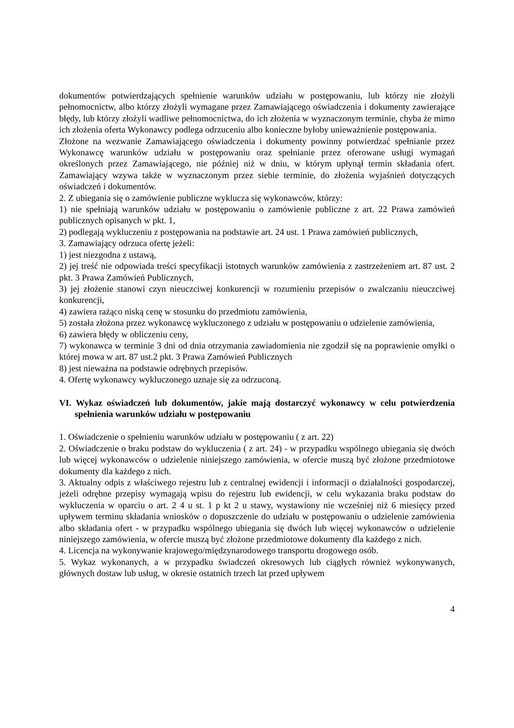dokumentów potwierdzających spełnienie warunków udziału w postępowaniu, lub którzy nie złożyli pełnomocnictw, albo którzy złożyli wymagane przez Zamawiającego oświadczenia i dokumenty zawierające błędy, lub którzy złożyli wadliwe pełnomocnictwa, do ich złożenia w wyznaczonym terminie, chyba że mimo ich złożenia oferta Wykonawcy podlega odrzuceniu albo konieczne byłoby unieważnienie postępowania.
Złożone na wezwanie Zamawiającego oświadczenia i dokumenty powinny potwierdzać spełnianie przez Wykonawcę warunków udziału w postępowaniu oraz spełnianie przez oferowane usługi wymagań określonych przez Zamawiającego, nie później niż w dniu, w którym upłynął termin składania ofert. Zamawiający wzywa także w wyznaczonym przez siebie terminie, do złożenia wyjaśnień dotyczących oświadczeń i dokumentów.
2. Z ubiegania się o zamówienie publiczne wyklucza się wykonawców, którzy:
1) nie spełniają warunków udziału w postępowaniu o zamówienie publiczne z art. 22 Prawa zamówień publicznych opisanych w pkt. 1,
2) podlegają wykluczeniu z postępowania na podstawie art. 24 ust. 1 Prawa zamówień publicznych,
3. Zamawiający odrzuca ofertę jeżeli:
1) jest niezgodna z ustawą,
2) jej treść nie odpowiada treści specyfikacji istotnych warunków zamówienia z zastrzeżeniem art. 87 ust. 2 pkt. 3 Prawa Zamówień Publicznych,
3) jej złożenie stanowi czyn nieuczciwej konkurencji w rozumieniu przepisów o zwalczaniu nieuczciwej konkurencji,
4) zawiera rażąco niską cenę w stosunku do przedmiotu zamówienia,
5) została złożona przez wykonawcę wykluczonego z udziału w postępowaniu o udzielenie zamówienia,
6) zawiera błędy w obliczeniu ceny,
7) wykonawca w terminie 3 dni od dnia otrzymania zawiadomienia nie zgodził się na poprawienie omyłki o której mowa w art. 87 ust.2 pkt. 3 Prawa Zamówień Publicznych
8) jest nieważna na podstawie odrębnych przepisów.
4. Ofertę wykonawcy wykluczonego uznaje się za odrzuconą.
VI. Wykaz oświadczeń lub dokumentów, jakie mają dostarczyć wykonawcy w celu potwierdzenia spełnienia warunków udziału w postępowaniu
1. Oświadczenie o spełnieniu warunków udziału w postępowaniu ( z art. 22)
2. Oświadczenie o braku podstaw do wykluczenia ( z art. 24) - w przypadku wspólnego ubiegania się dwóch lub więcej wykonawców o udzielenie niniejszego zamówienia, w ofercie muszą być złożone przedmiotowe dokumenty dla każdego z nich.
3. Aktualny odpis z właściwego rejestru lub z centralnej ewidencji i informacji o działalności gospodarczej, jeżeli odrębne przepisy wymagają wpisu do rejestru lub ewidencji, w celu wykazania braku podstaw do wykluczenia w oparciu o art. 2 4 u st. 1 p kt 2 u stawy, wystawiony nie wcześniej niż 6 miesięcy przed upływem terminu składania wniosków o dopuszczenie do udziału w postępowaniu o udzielenie zamówienia albo składania ofert - w przypadku wspólnego ubiegania się dwóch lub więcej wykonawców o udzielenie niniejszego zamówienia, w ofercie muszą być złożone przedmiotowe dokumenty dla każdego z nich.
4. Licencja na wykonywanie krajowego/międzynarodowego transportu drogowego osób.
5. Wykaz wykonanych, a w przypadku świadczeń okresowych lub ciągłych również wykonywanych, głównych dostaw lub usług, w okresie ostatnich trzech lat przed upływem
4